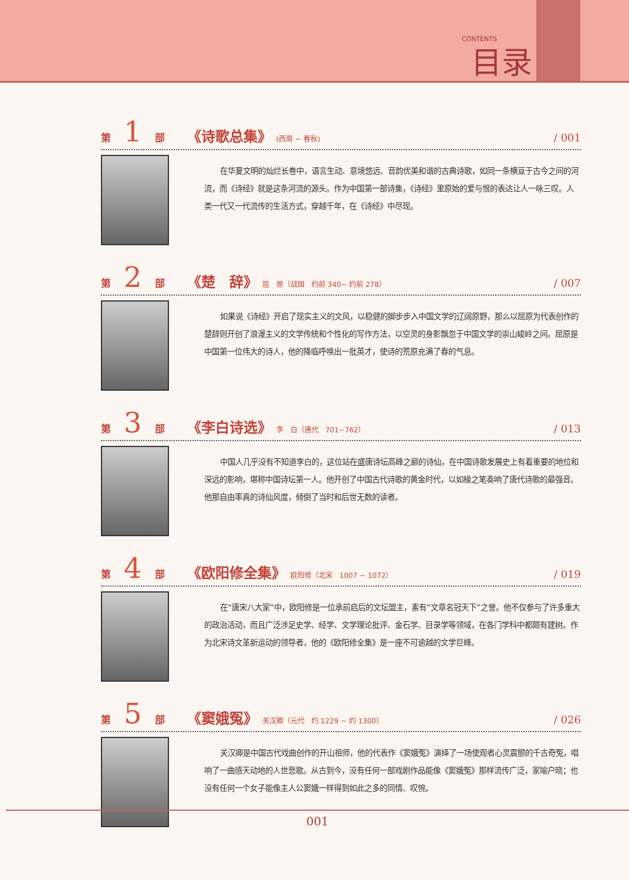CONTENTS 目录
第 1 部 《诗歌总集》 (西周 ~ 春秋) / 001
在华夏文明的灿烂长卷中，语言生动、意境悠远、音韵优美和谐的古典诗歌，如同一条横亘于古今之间的河流，而《诗经》就是这条河流的源头。作为中国第一部诗集，《诗经》里原始的爱与恨的表达让人一咏三叹。人类一代又一代流传的生活方式，穿越千年，在《诗经》中尽现。
第 2 部 《楚　辞》 屈　原（战国　约前 340~ 约前 278） / 007
如果说《诗经》开启了现实主义的文风，以稳健的脚步步入中国文学的辽阔原野，那么以屈原为代表创作的楚辞则开创了浪漫主义的文学传统和个性化的写作方法，以空灵的身影飘忽于中国文学的崇山峻岭之间。屈原是中国第一位伟大的诗人，他的降临呼唤出一批英才，使诗的荒原充满了春的气息。
第 3 部 《李白诗选》 李　白（唐代　701~762） / 013
中国人几乎没有不知道李白的，这位站在盛唐诗坛高峰之巅的诗仙，在中国诗歌发展史上有着重要的地位和深远的影响，堪称中国诗坛第一人。他开创了中国古代诗歌的黄金时代，以如椽之笔奏响了唐代诗歌的最强音。他那自由率真的诗仙风度，倾倒了当时和后世无数的读者。
第 4 部 《欧阳修全集》 欧阳修（北宋　1007 ~ 1072） / 019
在“唐宋八大家”中，欧阳修是一位承前启后的文坛盟主，素有“文章名冠天下”之誉。他不仅参与了许多重大的政治活动，而且广泛涉足史学、经学、文学理论批评、金石学、目录学等领域，在各门学科中都颇有建树。作为北宋诗文革新运动的领导者，他的《欧阳修全集》是一座不可逾越的文学巨峰。
第 5 部 《窦娥冤》 关汉卿（元代　约 1229 ~ 约 1300） / 026
关汉卿是中国古代戏曲创作的开山祖师，他的代表作《窦娥冤》演绎了一场使观者心灵震颤的千古奇冤，唱响了一曲感天动地的人世悲歌。从古到今，没有任何一部戏剧作品能像《窦娥冤》那样流传广泛，家喻户晓；也没有任何一个女子能像主人公窦娥一样得到如此之多的同情、叹惋。
001